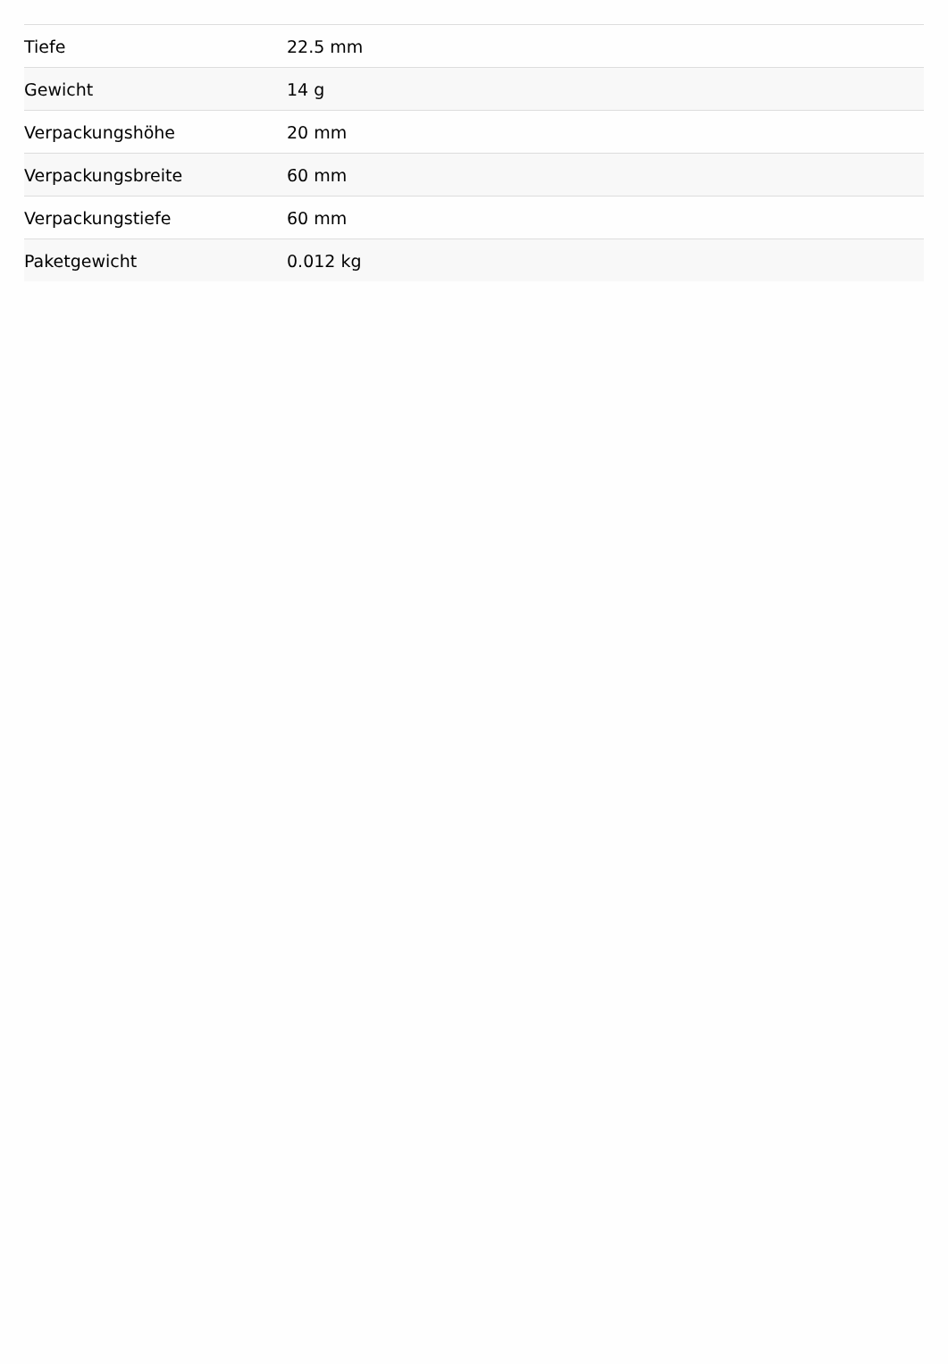| Tiefe | 22.5 mm |
| Gewicht | 14 g |
| Verpackungshöhe | 20 mm |
| Verpackungsbreite | 60 mm |
| Verpackungstiefe | 60 mm |
| Paketgewicht | 0.012 kg |